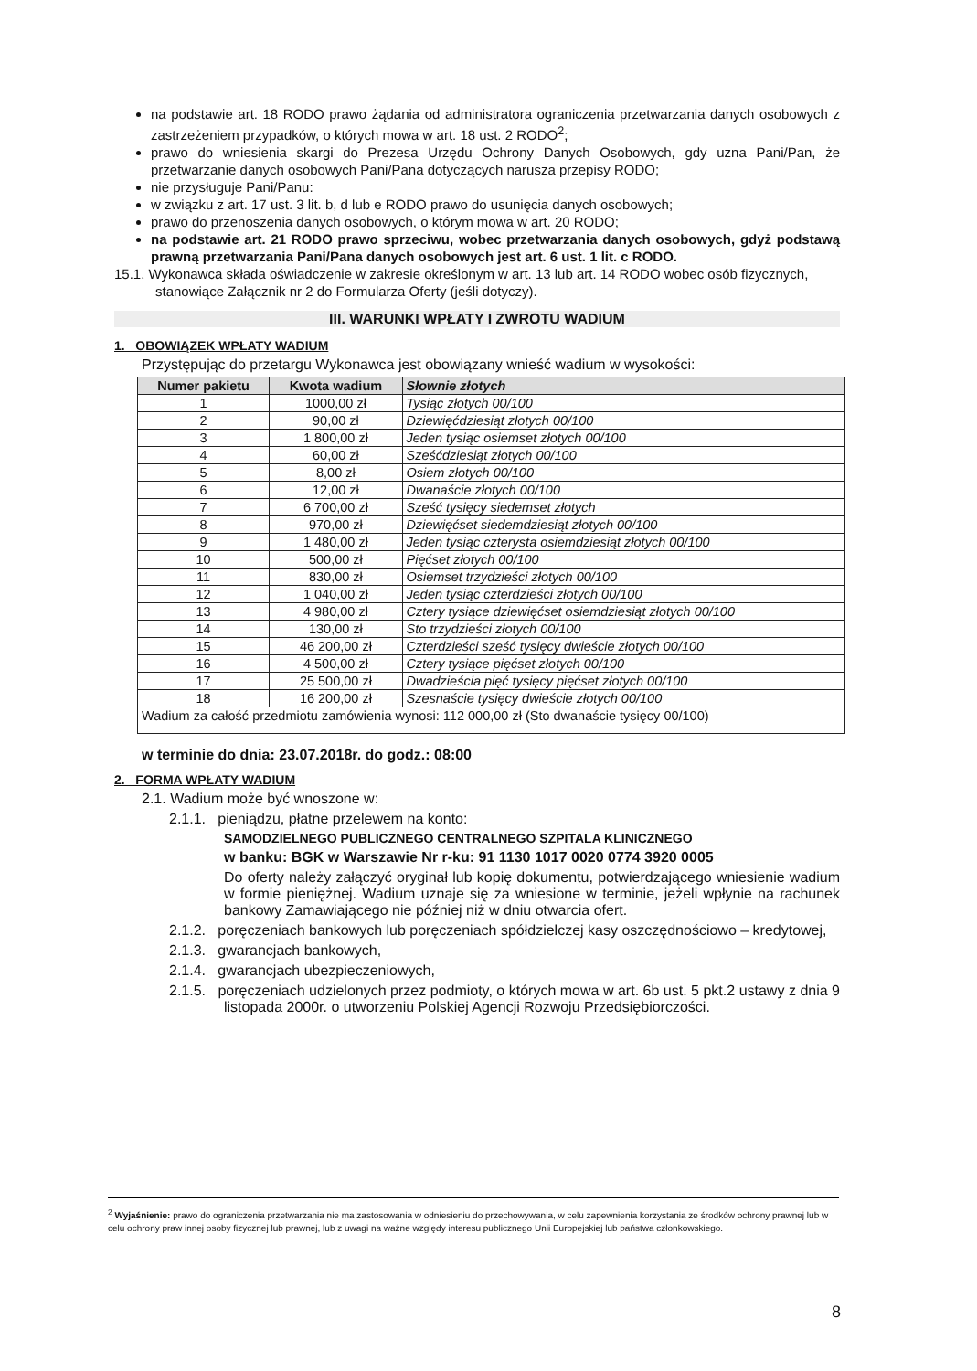na podstawie art. 18 RODO prawo żądania od administratora ograniczenia przetwarzania danych osobowych z zastrzeżeniem przypadków, o których mowa w art. 18 ust. 2 RODO<sup>2</sup>;
prawo do wniesienia skargi do Prezesa Urzędu Ochrony Danych Osobowych, gdy uzna Pani/Pan, że przetwarzanie danych osobowych Pani/Pana dotyczących narusza przepisy RODO;
nie przysługuje Pani/Panu:
w związku z art. 17 ust. 3 lit. b, d lub e RODO prawo do usunięcia danych osobowych;
prawo do przenoszenia danych osobowych, o którym mowa w art. 20 RODO;
na podstawie art. 21 RODO prawo sprzeciwu, wobec przetwarzania danych osobowych, gdyż podstawą prawną przetwarzania Pani/Pana danych osobowych jest art. 6 ust. 1 lit. c RODO.
15.1. Wykonawca składa oświadczenie w zakresie określonym w art. 13 lub art. 14 RODO wobec osób fizycznych, stanowiące Załącznik nr 2 do Formularza Oferty (jeśli dotyczy).
III. WARUNKI WPŁATY I ZWROTU WADIUM
1. OBOWIĄZEK WPŁATY WADIUM
Przystępując do przetargu Wykonawca jest obowiązany wnieść wadium w wysokości:
| Numer pakietu | Kwota wadium | Słownie złotych |
| --- | --- | --- |
| 1 | 1000,00 zł | Tysiąc złotych 00/100 |
| 2 | 90,00 zł | Dziewięćdziesiąt złotych 00/100 |
| 3 | 1 800,00 zł | Jeden tysiąc osiemset złotych 00/100 |
| 4 | 60,00 zł | Sześćdziesiąt złotych 00/100 |
| 5 | 8,00 zł | Osiem złotych 00/100 |
| 6 | 12,00 zł | Dwanaście złotych 00/100 |
| 7 | 6 700,00 zł | Sześć tysięcy siedemset złotych |
| 8 | 970,00 zł | Dziewięćset siedemdziesiąt złotych 00/100 |
| 9 | 1 480,00 zł | Jeden tysiąc czterysta osiemdziesiąt złotych 00/100 |
| 10 | 500,00 zł | Pięćset złotych 00/100 |
| 11 | 830,00 zł | Osiemset trzydzieści złotych 00/100 |
| 12 | 1 040,00 zł | Jeden tysiąc czterdzieści złotych 00/100 |
| 13 | 4 980,00 zł | Cztery tysiące dziewięćset osiemdziesiąt złotych 00/100 |
| 14 | 130,00 zł | Sto trzydzieści złotych 00/100 |
| 15 | 46 200,00 zł | Czterdzieści sześć tysięcy dwieście złotych 00/100 |
| 16 | 4 500,00 zł | Cztery tysiące pięćset złotych 00/100 |
| 17 | 25 500,00 zł | Dwadzieścia pięć tysięcy pięćset złotych 00/100 |
| 18 | 16 200,00 zł | Szesnaście tysięcy dwieście złotych 00/100 |
| Wadium za całość przedmiotu zamówienia wynosi: 112 000,00 zł (Sto dwanaście tysięcy 00/100) | | |
w terminie do dnia: 23.07.2018r. do godz.: 08:00
2. FORMA WPŁATY WADIUM
2.1. Wadium może być wnoszone w:
2.1.1. pieniądzu, płatne przelewem na konto:
SAMODZIELNEGO PUBLICZNEGO CENTRALNEGO SZPITALA KLINICZNEGO
w banku: BGK w Warszawie Nr r-ku: 91 1130 1017 0020 0774 3920 0005
Do oferty należy załączyć oryginał lub kopię dokumentu, potwierdzającego wniesienie wadium w formie pieniężnej. Wadium uznaje się za wniesione w terminie, jeżeli wpłynie na rachunek bankowy Zamawiającego nie później niż w dniu otwarcia ofert.
2.1.2. poręczeniach bankowych lub poręczeniach spółdzielczej kasy oszczędnościowo – kredytowej,
2.1.3. gwarancjach bankowych,
2.1.4. gwarancjach ubezpieczeniowych,
2.1.5. poręczeniach udzielonych przez podmioty, o których mowa w art. 6b ust. 5 pkt.2 ustawy z dnia 9 listopada 2000r. o utworzeniu Polskiej Agencji Rozwoju Przedsiębiorczości.
<sup>2</sup> Wyjaśnienie: prawo do ograniczenia przetwarzania nie ma zastosowania w odniesieniu do przechowywania, w celu zapewnienia korzystania ze środków ochrony prawnej lub w celu ochrony praw innej osoby fizycznej lub prawnej, lub z uwagi na ważne względy interesu publicznego Unii Europejskiej lub państwa członkowskiego.
8